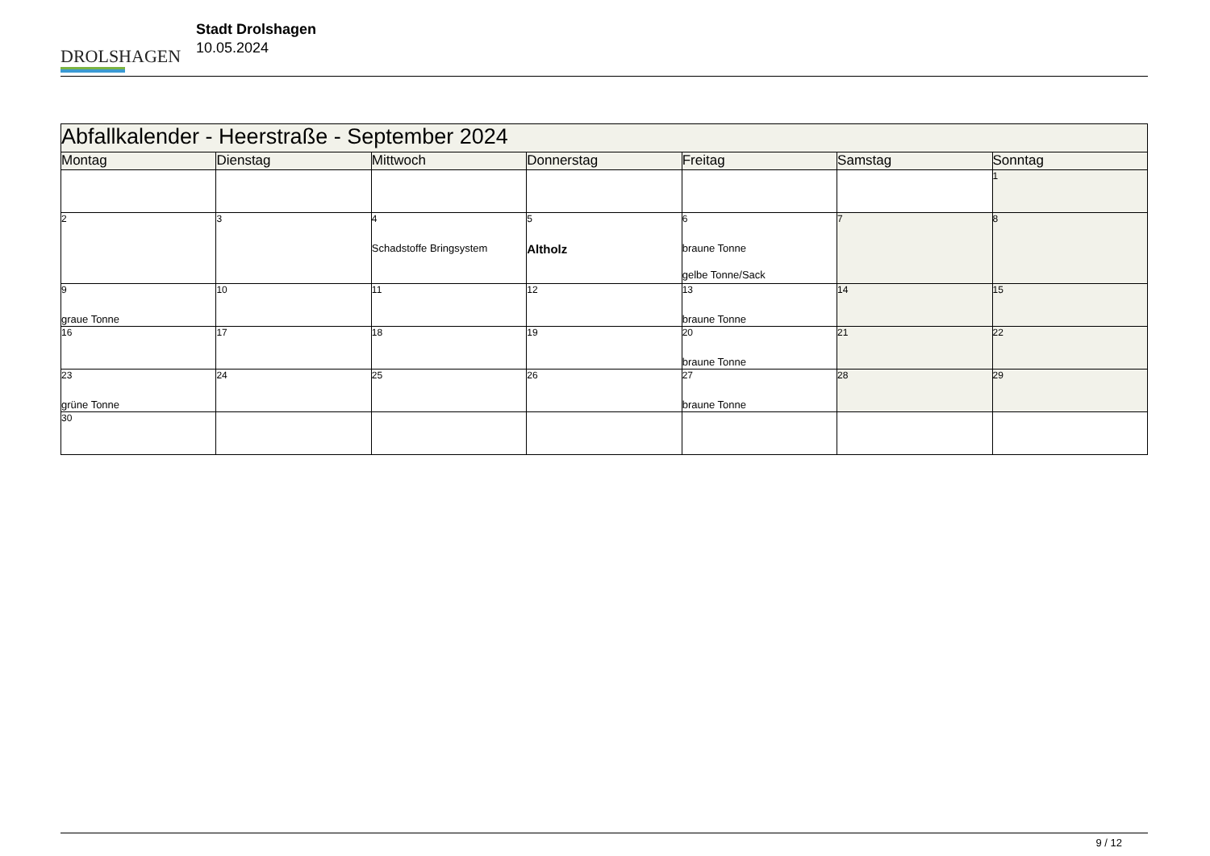DROLSHAGEN
Stadt Drolshagen
10.05.2024
| Abfallkalender - Heerstraße - September 2024 | | | | | | |
| --- | --- | --- | --- | --- | --- | --- |
| Montag | Dienstag | Mittwoch | Donnerstag | Freitag | Samstag | Sonntag |
| | | | | | | 1 |
| 2 | 3 | 4 Schadstoffe Bringsystem | 5 Altholz | 6 braune Tonne gelbe Tonne/Sack | 7 | 8 |
| 9 graue Tonne | 10 | 11 | 12 | 13 braune Tonne | 14 | 15 |
| 16 | 17 | 18 | 19 | 20 braune Tonne | 21 | 22 |
| 23 grüne Tonne | 24 | 25 | 26 | 27 braune Tonne | 28 | 29 |
| 30 | | | | | | |
9 / 12